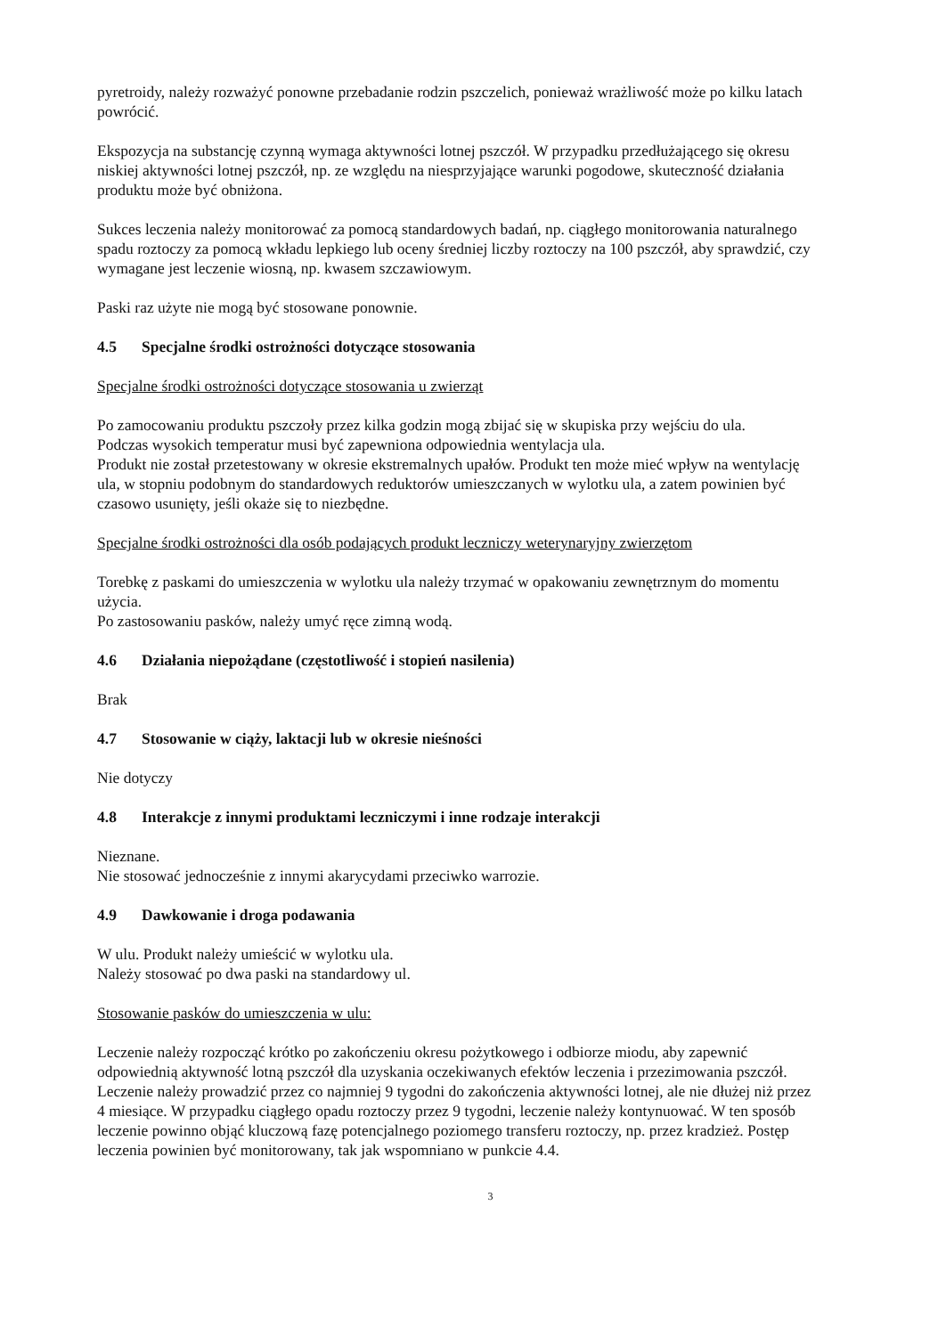pyretroidy, należy rozważyć ponowne przebadanie rodzin pszczelich, ponieważ wrażliwość może po kilku latach powrócić.
Ekspozycja na substancję czynną wymaga aktywności lotnej pszczół. W przypadku przedłużającego się okresu niskiej aktywności lotnej pszczół, np. ze względu na niesprzyjające warunki pogodowe, skuteczność działania produktu może być obniżona.
Sukces leczenia należy monitorować za pomocą standardowych badań, np. ciągłego monitorowania naturalnego spadu roztoczy za pomocą wkładu lepkiego lub oceny średniej liczby roztoczy na 100 pszczół, aby sprawdzić, czy wymagane jest leczenie wiosną, np. kwasem szczawiowym.
Paski raz użyte nie mogą być stosowane ponownie.
4.5 Specjalne środki ostrożności dotyczące stosowania
Specjalne środki ostrożności dotyczące stosowania u zwierząt
Po zamocowaniu produktu pszczoły przez kilka godzin mogą zbijać się w skupiska przy wejściu do ula.
Podczas wysokich temperatur musi być zapewniona odpowiednia wentylacja ula.
Produkt nie został przetestowany w okresie ekstremalnych upałów. Produkt ten może mieć wpływ na wentylację ula, w stopniu podobnym do standardowych reduktorów umieszczanych w wylotku ula, a zatem powinien być czasowo usunięty, jeśli okaże się to niezbędne.
Specjalne środki ostrożności dla osób podających produkt leczniczy weterynaryjny zwierzętom
Torebkę z paskami do umieszczenia w wylotku ula należy trzymać w opakowaniu zewnętrznym do momentu użycia.
Po zastosowaniu pasków, należy umyć ręce zimną wodą.
4.6 Działania niepożądane (częstotliwość i stopień nasilenia)
Brak
4.7 Stosowanie w ciąży, laktacji lub w okresie nieśności
Nie dotyczy
4.8 Interakcje z innymi produktami leczniczymi i inne rodzaje interakcji
Nieznane.
Nie stosować jednocześnie z innymi akarycydami przeciwko warrozie.
4.9 Dawkowanie i droga podawania
W ulu. Produkt należy umieścić w wylotku ula.
Należy stosować po dwa paski na standardowy ul.
Stosowanie pasków do umieszczenia w ulu:
Leczenie należy rozpocząć krótko po zakończeniu okresu pożytkowego i odbiorze miodu, aby zapewnić odpowiednią aktywność lotną pszczół dla uzyskania oczekiwanych efektów leczenia i przezimowania pszczół. Leczenie należy prowadzić przez co najmniej 9 tygodni do zakończenia aktywności lotnej, ale nie dłużej niż przez 4 miesiące. W przypadku ciągłego opadu roztoczy przez 9 tygodni, leczenie należy kontynuować. W ten sposób leczenie powinno objąć kluczową fazę potencjalnego poziomego transferu roztoczy, np. przez kradzież. Postęp leczenia powinien być monitorowany, tak jak wspomniano w punkcie 4.4.
3